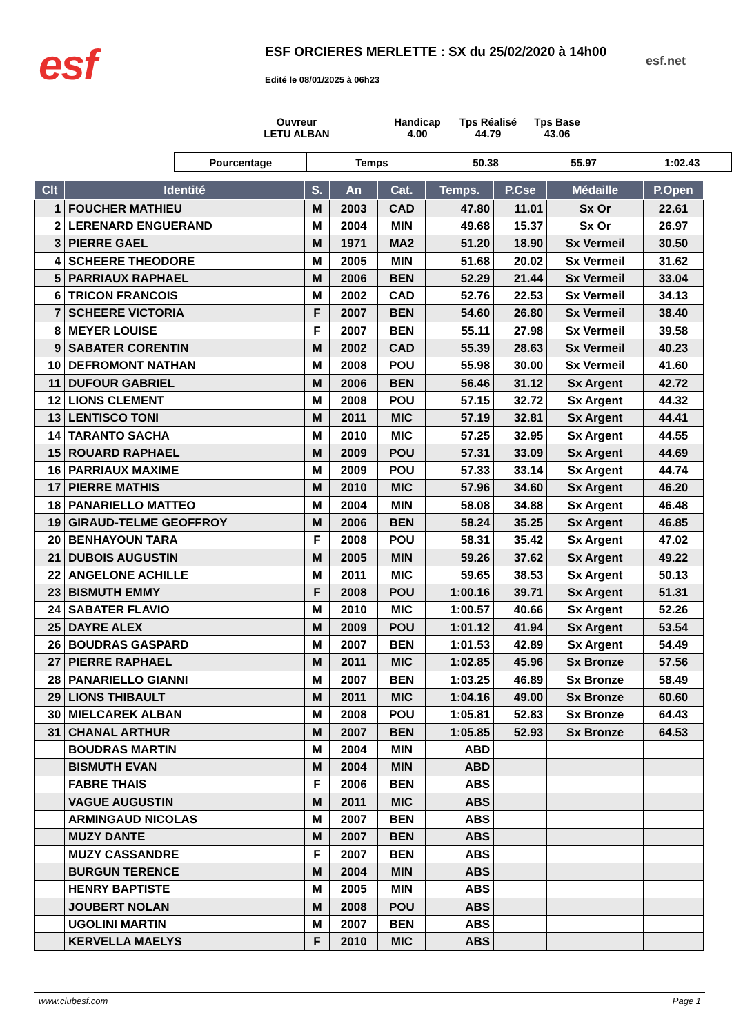esf
ESF ORCIERES MERLETTE : SX du 25/02/2020 à 14h00
esf.net
Edité le 08/01/2025 à 06h23
Ouvreur
LETU ALBAN
Handicap
4.00
Tps Réalisé
44.79
Tps Base
43.06
| Pourcentage | Temps | 50.38 | 55.97 | 1:02.43 |
| Clt | Identité | S. | An | Cat. | Temps. | P.Cse | Médaille | P.Open |
| --- | --- | --- | --- | --- | --- | --- | --- | --- |
| 1 | FOUCHER MATHIEU | M | 2003 | CAD | 47.80 | 11.01 | Sx Or | 22.61 |
| 2 | LERENARD ENGUERAND | M | 2004 | MIN | 49.68 | 15.37 | Sx Or | 26.97 |
| 3 | PIERRE GAEL | M | 1971 | MA2 | 51.20 | 18.90 | Sx Vermeil | 30.50 |
| 4 | SCHEERE THEODORE | M | 2005 | MIN | 51.68 | 20.02 | Sx Vermeil | 31.62 |
| 5 | PARRIAUX RAPHAEL | M | 2006 | BEN | 52.29 | 21.44 | Sx Vermeil | 33.04 |
| 6 | TRICON FRANCOIS | M | 2002 | CAD | 52.76 | 22.53 | Sx Vermeil | 34.13 |
| 7 | SCHEERE VICTORIA | F | 2007 | BEN | 54.60 | 26.80 | Sx Vermeil | 38.40 |
| 8 | MEYER LOUISE | F | 2007 | BEN | 55.11 | 27.98 | Sx Vermeil | 39.58 |
| 9 | SABATER CORENTIN | M | 2002 | CAD | 55.39 | 28.63 | Sx Vermeil | 40.23 |
| 10 | DEFROMONT NATHAN | M | 2008 | POU | 55.98 | 30.00 | Sx Vermeil | 41.60 |
| 11 | DUFOUR GABRIEL | M | 2006 | BEN | 56.46 | 31.12 | Sx Argent | 42.72 |
| 12 | LIONS CLEMENT | M | 2008 | POU | 57.15 | 32.72 | Sx Argent | 44.32 |
| 13 | LENTISCO TONI | M | 2011 | MIC | 57.19 | 32.81 | Sx Argent | 44.41 |
| 14 | TARANTO SACHA | M | 2010 | MIC | 57.25 | 32.95 | Sx Argent | 44.55 |
| 15 | ROUARD RAPHAEL | M | 2009 | POU | 57.31 | 33.09 | Sx Argent | 44.69 |
| 16 | PARRIAUX MAXIME | M | 2009 | POU | 57.33 | 33.14 | Sx Argent | 44.74 |
| 17 | PIERRE MATHIS | M | 2010 | MIC | 57.96 | 34.60 | Sx Argent | 46.20 |
| 18 | PANARIELLO MATTEO | M | 2004 | MIN | 58.08 | 34.88 | Sx Argent | 46.48 |
| 19 | GIRAUD-TELME GEOFFROY | M | 2006 | BEN | 58.24 | 35.25 | Sx Argent | 46.85 |
| 20 | BENHAYOUN TARA | F | 2008 | POU | 58.31 | 35.42 | Sx Argent | 47.02 |
| 21 | DUBOIS AUGUSTIN | M | 2005 | MIN | 59.26 | 37.62 | Sx Argent | 49.22 |
| 22 | ANGELONE ACHILLE | M | 2011 | MIC | 59.65 | 38.53 | Sx Argent | 50.13 |
| 23 | BISMUTH EMMY | F | 2008 | POU | 1:00.16 | 39.71 | Sx Argent | 51.31 |
| 24 | SABATER FLAVIO | M | 2010 | MIC | 1:00.57 | 40.66 | Sx Argent | 52.26 |
| 25 | DAYRE ALEX | M | 2009 | POU | 1:01.12 | 41.94 | Sx Argent | 53.54 |
| 26 | BOUDRAS GASPARD | M | 2007 | BEN | 1:01.53 | 42.89 | Sx Argent | 54.49 |
| 27 | PIERRE RAPHAEL | M | 2011 | MIC | 1:02.85 | 45.96 | Sx Bronze | 57.56 |
| 28 | PANARIELLO GIANNI | M | 2007 | BEN | 1:03.25 | 46.89 | Sx Bronze | 58.49 |
| 29 | LIONS THIBAULT | M | 2011 | MIC | 1:04.16 | 49.00 | Sx Bronze | 60.60 |
| 30 | MIELCAREK ALBAN | M | 2008 | POU | 1:05.81 | 52.83 | Sx Bronze | 64.43 |
| 31 | CHANAL ARTHUR | M | 2007 | BEN | 1:05.85 | 52.93 | Sx Bronze | 64.53 |
| | BOUDRAS MARTIN | M | 2004 | MIN | ABD | | | |
| | BISMUTH EVAN | M | 2004 | MIN | ABD | | | |
| | FABRE THAIS | F | 2006 | BEN | ABS | | | |
| | VAGUE AUGUSTIN | M | 2011 | MIC | ABS | | | |
| | ARMINGAUD NICOLAS | M | 2007 | BEN | ABS | | | |
| | MUZY DANTE | M | 2007 | BEN | ABS | | | |
| | MUZY CASSANDRE | F | 2007 | BEN | ABS | | | |
| | BURGUN TERENCE | M | 2004 | MIN | ABS | | | |
| | HENRY BAPTISTE | M | 2005 | MIN | ABS | | | |
| | JOUBERT NOLAN | M | 2008 | POU | ABS | | | |
| | UGOLINI MARTIN | M | 2007 | BEN | ABS | | | |
| | KERVELLA MAELYS | F | 2010 | MIC | ABS | | | |
www.clubesf.com Page 1